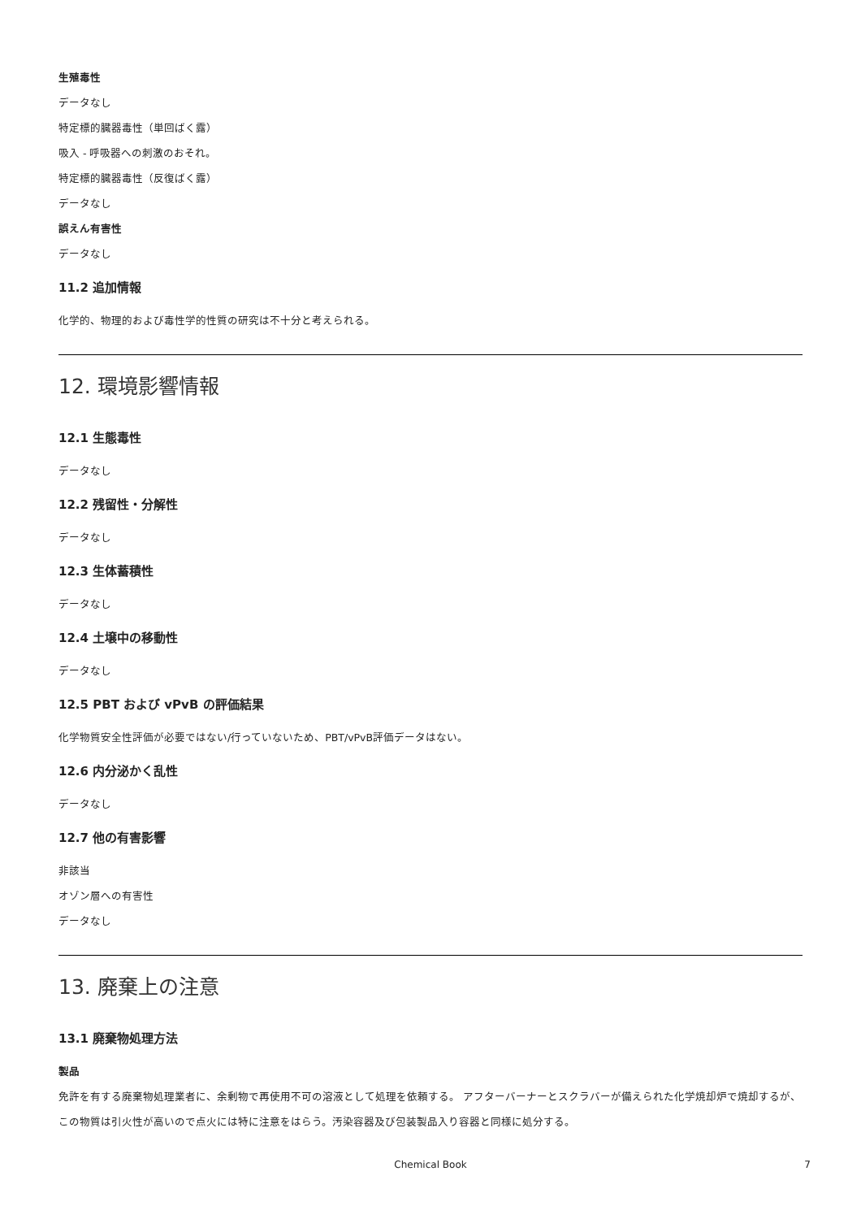生殖毒性
データなし
特定標的臓器毒性（単回ばく露）
吸入 - 呼吸器への刺激のおそれ。
特定標的臓器毒性（反復ばく露）
データなし
誤えん有害性
データなし
11.2 追加情報
化学的、物理的および毒性学的性質の研究は不十分と考えられる。
12. 環境影響情報
12.1 生態毒性
データなし
12.2 残留性・分解性
データなし
12.3 生体蓄積性
データなし
12.4 土壌中の移動性
データなし
12.5 PBT および vPvB の評価結果
化学物質安全性評価が必要ではない/行っていないため、PBT/vPvB評価データはない。
12.6 内分泌かく乱性
データなし
12.7 他の有害影響
非該当
オゾン層への有害性
データなし
13. 廃棄上の注意
13.1 廃棄物処理方法
製品
免許を有する廃棄物処理業者に、余剰物で再使用不可の溶液として処理を依頼する。 アフターバーナーとスクラバーが備えられた化学焼却炉で焼却するが、この物質は引火性が高いので点火には特に注意をはらう。汚染容器及び包装製品入り容器と同様に処分する。
Chemical Book 7